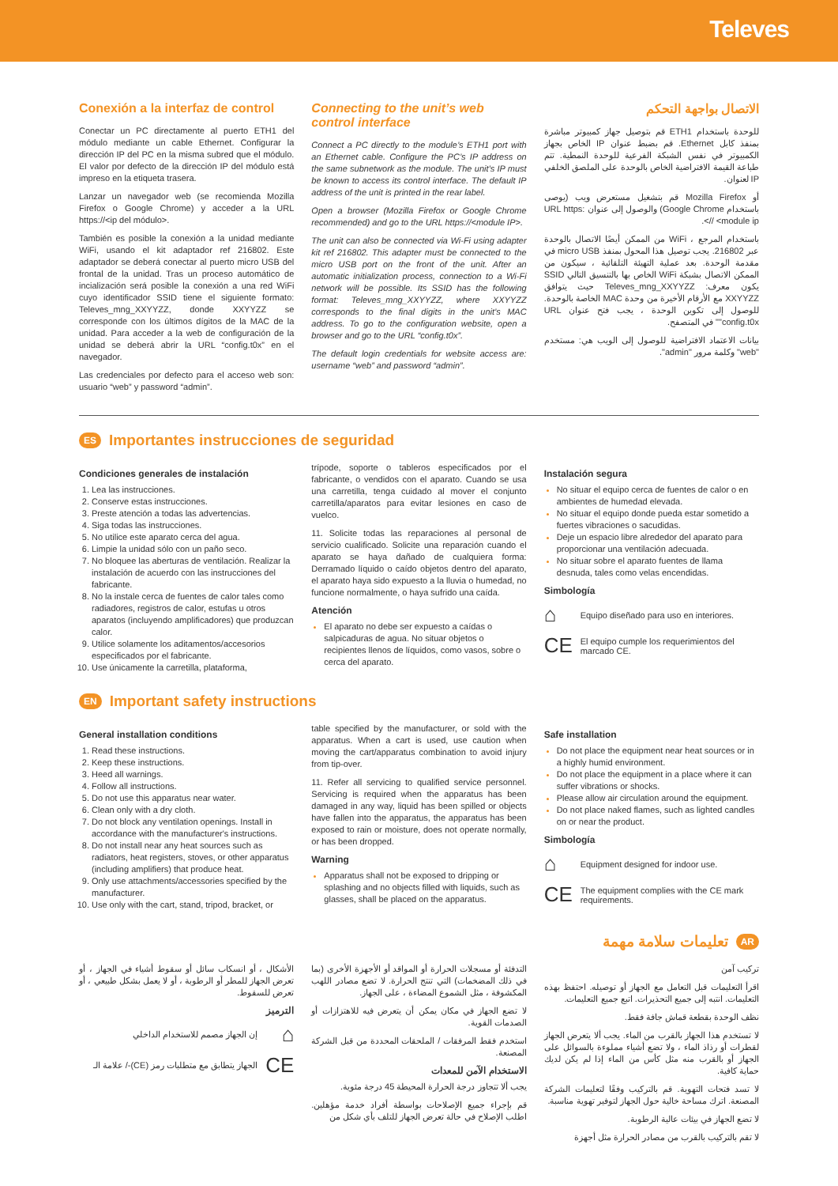Televes
Conexión a la interfaz de control
Conectar un PC directamente al puerto ETH1 del módulo mediante un cable Ethernet. Configurar la dirección IP del PC en la misma subred que el módulo. El valor por defecto de la dirección IP del módulo está impreso en la etiqueta trasera.
Lanzar un navegador web (se recomienda Mozilla Firefox o Google Chrome) y acceder a la URL https://<ip del módulo>.
También es posible la conexión a la unidad mediante WiFi, usando el kit adaptador ref 216802. Este adaptador se deberá conectar al puerto micro USB del frontal de la unidad. Tras un proceso automático de incialización será posible la conexión a una red WiFi cuyo identificador SSID tiene el siguiente formato: Televes_mng_XXYYZZ, donde XXYYZZ se corresponde con los últimos dígitos de la MAC de la unidad. Para acceder a la web de configuración de la unidad se deberá abrir la URL “config.t0x” en el navegador.
Las credenciales por defecto para el acceso web son: usuario “web” y password “admin”.
Connecting to the unit’s web control interface
Connect a PC directly to the module’s ETH1 port with an Ethernet cable. Configure the PC’s IP address on the same subnetwork as the module. The unit’s IP must be known to access its control interface. The default IP address of the unit is printed in the rear label.
Open a browser (Mozilla Firefox or Google Chrome recommended) and go to the URL https://<module IP>.
The unit can also be connected via Wi-Fi using adapter kit ref 216802. This adapter must be connected to the micro USB port on the front of the unit. After an automatic initialization process, connection to a Wi-Fi network will be possible. Its SSID has the following format: Televes_mng_XXYYZZ, where XXYYZZ corresponds to the final digits in the unit’s MAC address. To go to the configuration website, open a browser and go to the URL “config.t0x”.
The default login credentials for website access are: username “web” and password “admin”.
الاتصال بواجهة التحكم
للوحدة باستخدام ETH1 قم بتوصيل جهاز كمبيوتر مباشرة بمنفذ كابل Ethernet. قم بضبط عنوان IP الخاص بجهاز الكمبيوتر في نفس الشبكة الفرعية للوحدة النمطية. تتم طباعة القيمة الافتراضية الخاص بالوحدة على الملصق الخلفي IP لعنوان.
أو Mozilla Firefox قم بتشغيل مستعرض ويب (يوصى باستخدام Google Chrome) والوصول إلى عنوان URL https: // <module ip>.
باستخدام المرجع ، WiFi من الممكن أيضًا الاتصال بالوحدة عبر 216802. يجب توصيل هذا المحول بمنفذ micro USB في مقدمة الوحدة. بعد عملية التهيئة التلقائية ، سيكون من الممكن الاتصال بشبكة WiFi الخاص بها بالتنسيق التالي SSID يكون معرف: Televes_mng_XXYYZZ حيث يتوافق XXYYZZ مع الأرقام الأخيرة من وحدة MAC الخاصة بالوحدة. للوصول إلى تكوين الوحدة ، يجب فتح عنوان URL "config.t0x" في المتصفح.
بيانات الاعتماد الافتراضية للوصول إلى الويب هي: مستخدم "web" وكلمة مرور "admin".
ES Importantes instrucciones de seguridad
Condiciones generales de instalación
Lea las instrucciones.
Conserve estas instrucciones.
Preste atención a todas las advertencias.
Siga todas las instrucciones.
No utilice este aparato cerca del agua.
Limpie la unidad sólo con un paño seco.
No bloquee las aberturas de ventilación. Realizar la instalación de acuerdo con las instrucciones del fabricante.
No la instale cerca de fuentes de calor tales como radiadores, registros de calor, estufas u otros aparatos (incluyendo amplificadores) que produzcan calor.
Utilice solamente los aditamentos/accesorios especificados por el fabricante.
Use únicamente la carretilla, plataforma,
trípode, soporte o tableros especificados por el fabricante, o vendidos con el aparato. Cuando se usa una carretilla, tenga cuidado al mover el conjunto carretilla/aparatos para evitar lesiones en caso de vuelco.
11. Solicite todas las reparaciones al personal de servicio cualificado. Solicite una reparación cuando el aparato se haya dañado de cualquiera forma: Derramado líquido o caído objetos dentro del aparato, el aparato haya sido expuesto a la lluvia o humedad, no funcione normalmente, o haya sufrido una caída.
Atención
El aparato no debe ser expuesto a caídas o salpicaduras de agua. No situar objetos o recipientes llenos de líquidos, como vasos, sobre o cerca del aparato.
Instalación segura
No situar el equipo cerca de fuentes de calor o en ambientes de humedad elevada.
No situar el equipo donde pueda estar sometido a fuertes vibraciones o sacudidas.
Deje un espacio libre alrededor del aparato para proporcionar una ventilación adecuada.
No situar sobre el aparato fuentes de llama desnuda, tales como velas encendidas.
Simbología
⌂ Equipo diseñado para uso en interiores.
CE El equipo cumple los requerimientos del marcado CE.
EN Important safety instructions
General installation conditions
Read these instructions.
Keep these instructions.
Heed all warnings.
Follow all instructions.
Do not use this apparatus near water.
Clean only with a dry cloth.
Do not block any ventilation openings. Install in accordance with the manufacturer's instructions.
Do not install near any heat sources such as radiators, heat registers, stoves, or other apparatus (including amplifiers) that produce heat.
Only use attachments/accessories specified by the manufacturer.
Use only with the cart, stand, tripod, bracket, or
table specified by the manufacturer, or sold with the apparatus. When a cart is used, use caution when moving the cart/apparatus combination to avoid injury from tip-over.
11. Refer all servicing to qualified service personnel. Servicing is required when the apparatus has been damaged in any way, liquid has been spilled or objects have fallen into the apparatus, the apparatus has been exposed to rain or moisture, does not operate normally, or has been dropped.
Warning
Apparatus shall not be exposed to dripping or splashing and no objects filled with liquids, such as glasses, shall be placed on the apparatus.
Safe installation
Do not place the equipment near heat sources or in a highly humid environment.
Do not place the equipment in a place where it can suffer vibrations or shocks.
Please allow air circulation around the equipment.
Do not place naked flames, such as lighted candles on or near the product.
Simbología
⌂ Equipment designed for indoor use.
CE The equipment complies with the CE mark requirements.
تعليمات سلامة مهمة AR
تركيب آمن
اقرأ التعليمات قبل التعامل مع الجهاز أو توصيله. احتفظ بهذه التعليمات. انتبه إلى جميع التحذيرات. اتبع جميع التعليمات.
نظف الوحدة بقطعة قماش جافة فقط.
لا تستخدم هذا الجهاز بالقرب من الماء. يجب ألا يتعرض الجهاز لقطرات أو رذاذ الماء ، ولا تضع أشياء مملوءة بالسوائل على الجهاز أو بالقرب منه مثل كأس من الماء إذا لم يكن لديك حماية كافية.
لا تسد فتحات التهوية. قم بالتركيب وفقًا لتعليمات الشركة المصنعة. اترك مساحة خالية حول الجهاز لتوفير تهوية مناسبة.
لا تضع الجهاز في بيئات عالية الرطوبة.
لا تقم بالتركيب بالقرب من مصادر الحرارة مثل أجهزة
التدفئة أو مسجلات الحرارة أو المواقد أو الأجهزة الأخرى (بما في ذلك المضخمات) التي تنتج الحرارة. لا تضع مصادر اللهب المكشوفة ، مثل الشموع المضاءة ، على الجهاز.
لا تضع الجهاز في مكان يمكن أن يتعرض فيه للاهتزازات أو الصدمات القوية.
استخدم فقط المرفقات / الملحقات المحددة من قبل الشركة المصنعة.
الاستخدام الآمن للمعدات
يجب ألا تتجاوز درجة الحرارة المحيطة 45 درجة مئوية.
قم بإجراء جميع الإصلاحات بواسطة أفراد خدمة مؤهلين. اطلب الإصلاح في حالة تعرض الجهاز للتلف بأي شكل من
الأشكال ، أو انسكاب سائل أو سقوط أشياء في الجهاز ، أو تعرض الجهاز للمطر أو الرطوبة ، أو لا يعمل بشكل طبيعي ، أو تعرض للسقوط.
الترميز
⌂ إن الجهاز مصمم للاستخدام الداخلي
CE الجهاز يتطابق مع متطلبات رمز (CE)-/ علامة الـ